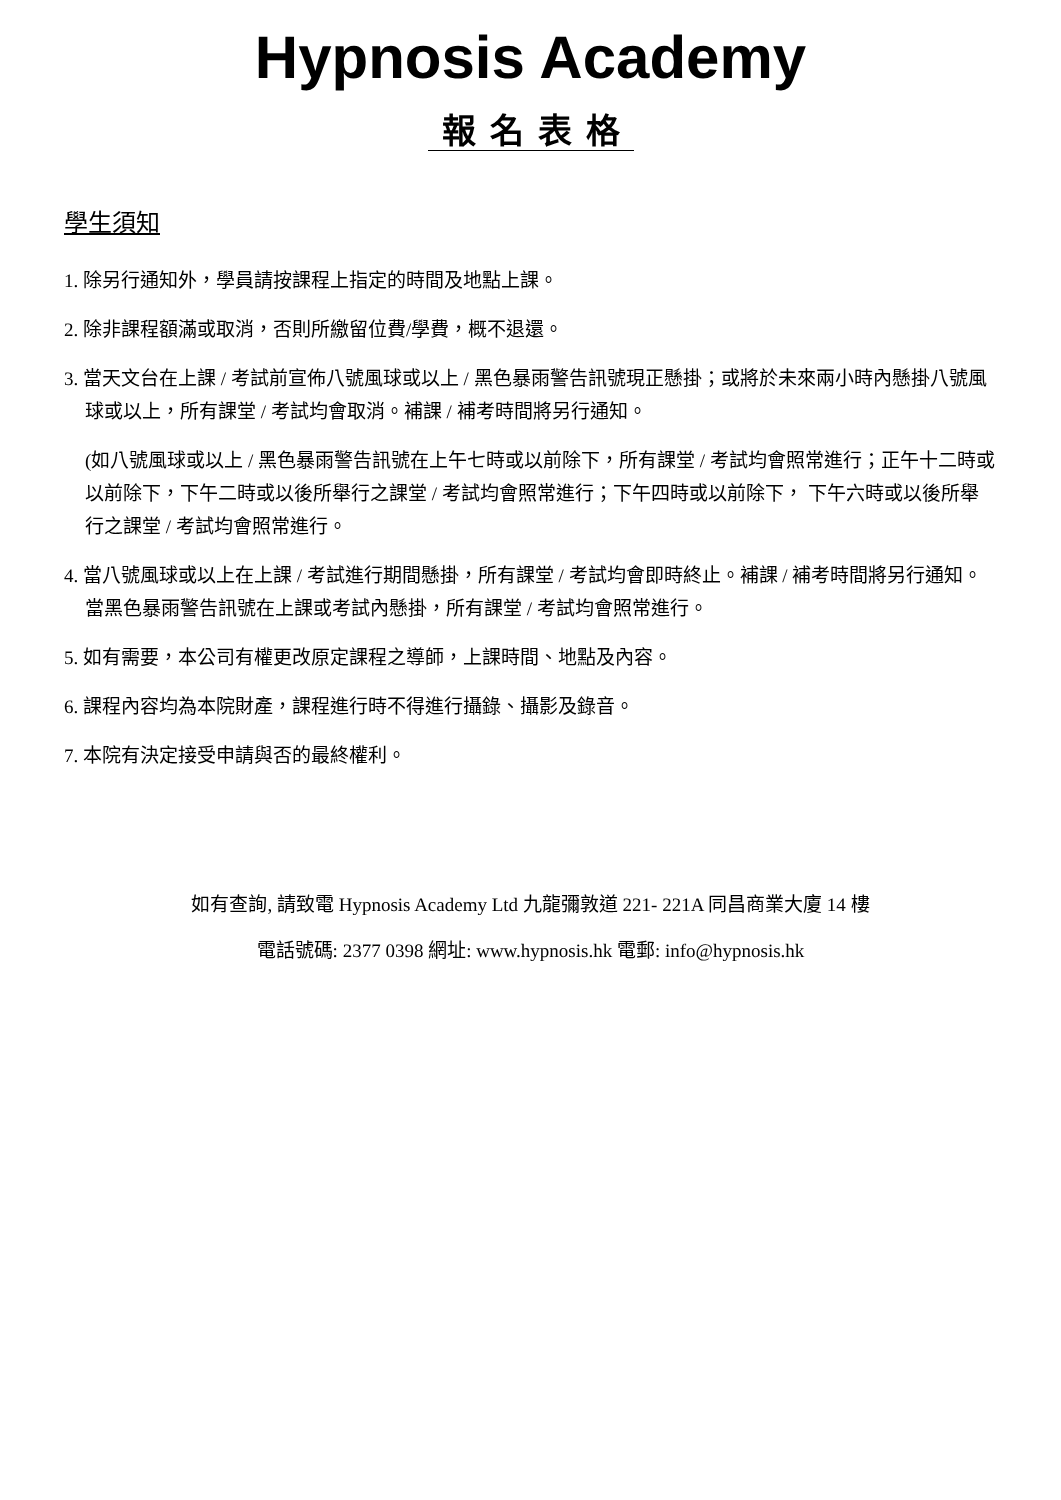Hypnosis Academy
報名表格
學生須知
1. 除另行通知外，學員請按課程上指定的時間及地點上課。
2. 除非課程額滿或取消，否則所繳留位費/學費，概不退還。
3. 當天文台在上課 / 考試前宣佈八號風球或以上 / 黑色暴雨警告訊號現正懸掛；或將於未來兩小時內懸掛八號風球或以上，所有課堂 / 考試均會取消。補課 / 補考時間將另行通知。
(如八號風球或以上 / 黑色暴雨警告訊號在上午七時或以前除下，所有課堂 / 考試均會照常進行；正午十二時或以前除下，下午二時或以後所舉行之課堂 / 考試均會照常進行；下午四時或以前除下， 下午六時或以後所舉行之課堂 / 考試均會照常進行。
4. 當八號風球或以上在上課 / 考試進行期間懸掛，所有課堂 / 考試均會即時終止。補課 / 補考時間將另行通知。 當黑色暴雨警告訊號在上課或考試內懸掛，所有課堂 / 考試均會照常進行。
5. 如有需要，本公司有權更改原定課程之導師，上課時間、地點及內容。
6. 課程內容均為本院財產，課程進行時不得進行攝錄、攝影及錄音。
7. 本院有決定接受申請與否的最終權利。
如有查詢, 請致電 Hypnosis Academy Ltd 九龍彌敦道 221- 221A 同昌商業大廈 14 樓
電話號碼: 2377 0398 網址: www.hypnosis.hk 電郵: info@hypnosis.hk